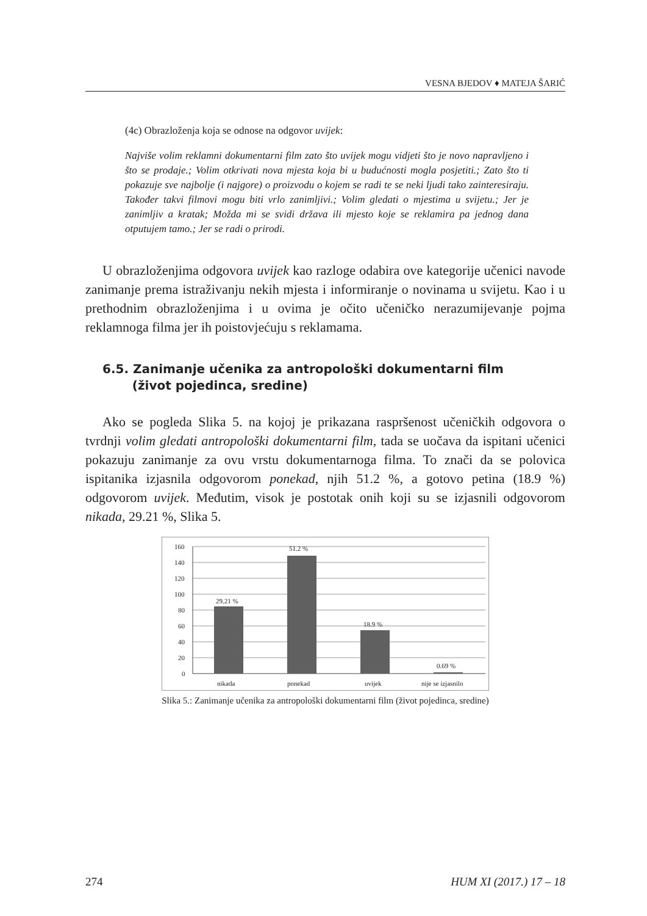VESNA BJEDOV ♦ MATEJA ŠARIĆ
(4c) Obrazloženja koja se odnose na odgovor uvijek:
Najviše volim reklamni dokumentarni film zato što uvijek mogu vidjeti što je novo napravljeno i što se prodaje.; Volim otkrivati nova mjesta koja bi u budućnosti mogla posjetiti.; Zato što ti pokazuje sve najbolje (i najgore) o proizvodu o kojem se radi te se neki ljudi tako zainteresiraju. Također takvi filmovi mogu biti vrlo zanimljivi.; Volim gledati o mjestima u svijetu.; Jer je zanimljiv a kratak; Možda mi se svidi država ili mjesto koje se reklamira pa jednog dana otputujem tamo.; Jer se radi o prirodi.
U obrazloženjima odgovora uvijek kao razloge odabira ove kategorije učenici navode zanimanje prema istraživanju nekih mjesta i informiranje o novinama u svijetu. Kao i u prethodnim obrazloženjima i u ovima je očito učeničko nerazumijevanje pojma reklamnoga filma jer ih poistovjećuju s reklamama.
6.5. Zanimanje učenika za antropološki dokumentarni film
(život pojedinca, sredine)
Ako se pogleda Slika 5. na kojoj je prikazana raspršenost učeničkih odgovora o tvrdnji volim gledati antropološki dokumentarni film, tada se uočava da ispitani učenici pokazuju zanimanje za ovu vrstu dokumentarnoga filma. To znači da se polovica ispitanika izjasnila odgovorom ponekad, njih 51.2 %, a gotovo petina (18.9 %) odgovorom uvijek. Međutim, visok je postotak onih koji su se izjasnili odgovorom nikada, 29.21 %, Slika 5.
160
140
120
100
80
60
40
20
0
29.21 %
51.2 %
18.9 %
0.69 %
nikada
ponekad
uvijek
nije se izjasnilo
Slika 5.: Zanimanje učenika za antropološki dokumentarni film (život pojedinca, sredine)
274 HUM XI (2017.) 17 – 18